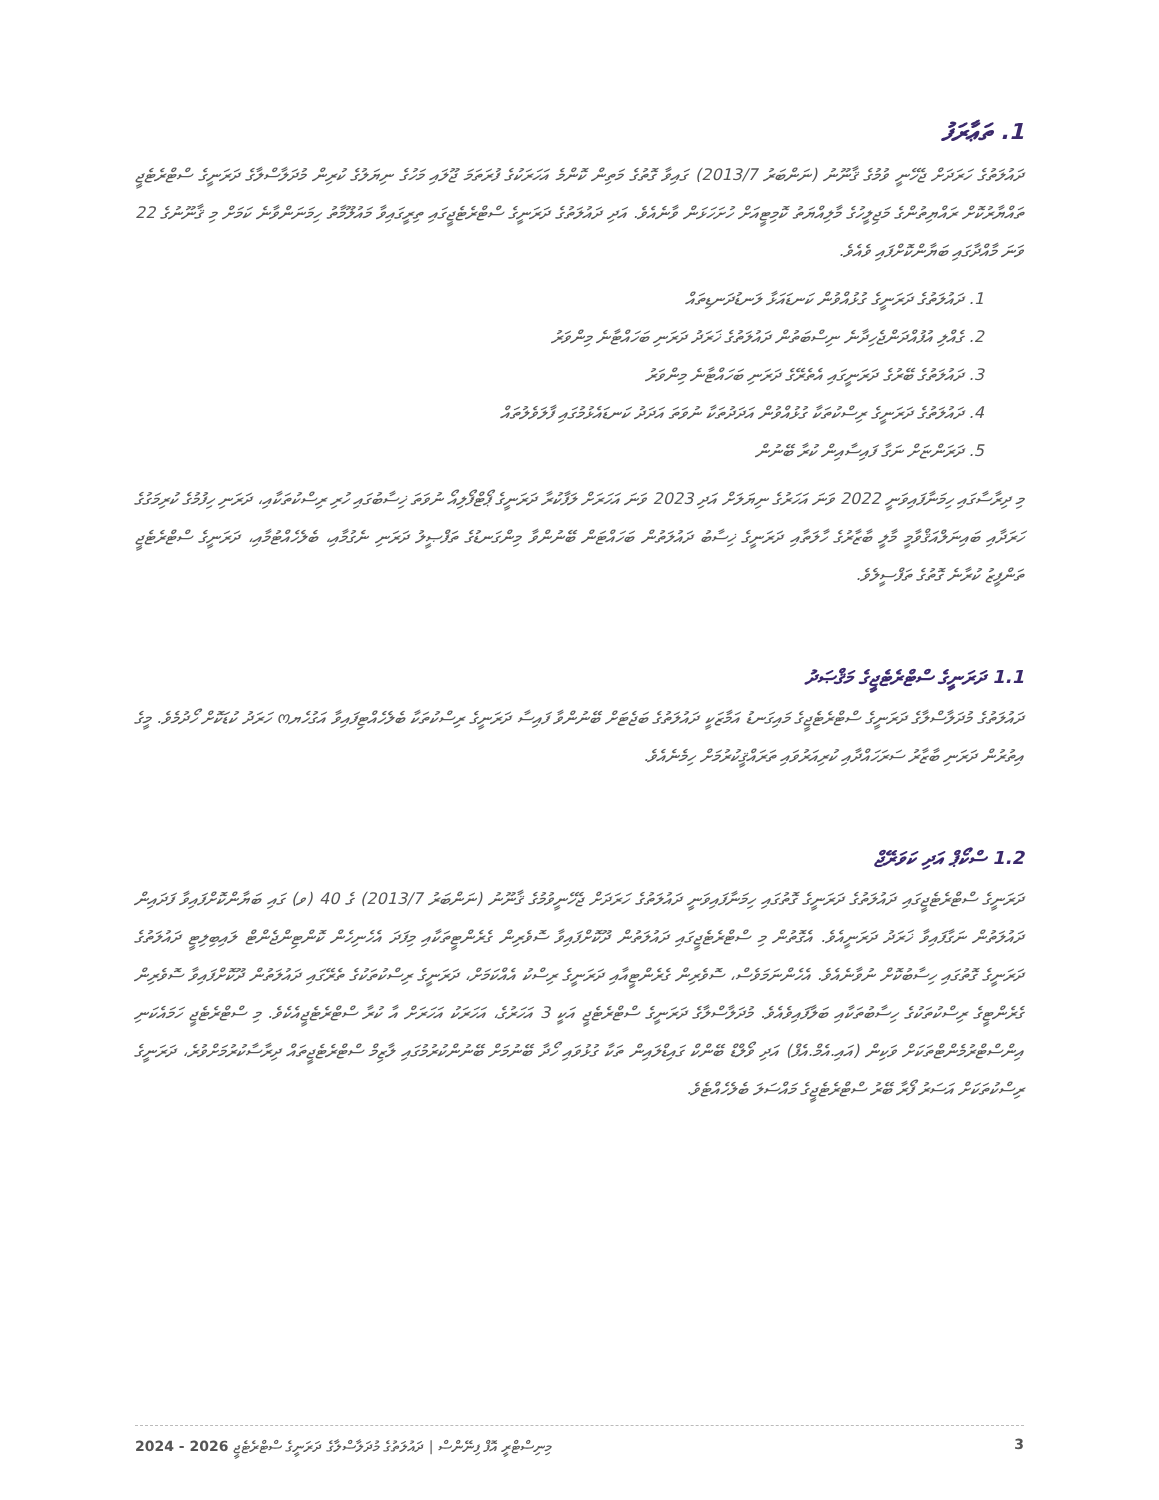1. ތަޢާރަފު
ދައުލަތުގެ ހަރަދަށް ޖެހޭނީ ވުމުގެ ޤާނޫނު (ނަންބަރު 2013/7) ގައިވާ ގޮތުގެ މަތިން ކޮންމެ އަހަރަކުގެ ފުރަތަމަ ޖޫލައި މަހުގެ ނިޔަލުގެ ކުރިން މުދަލާސްލާގެ ދަރަނީގެ ސްޓްރެޓެޖީ ތައްޔާރުކޮށް ރައްޔިތުންގެ މަޖިލީހުގެ މާލިއްޔަތު ކޮމިޓީއަށް ހުށަހަޅަން ވާނެއެވެ. އަދި ދައުލަތުގެ ދަރަނީގެ ސްޓްރެޓެޖީގައި ތިރީގައިވާ މައުލޫމާތު ހިމަނަންވާނެ ކަމަށް މި ޤާނޫނުގެ 22 ވަނަ މާއްދާގައި ބަޔާންކޮށްފައި ވެއެވެ.
1. ދައުލަތުގެ ދަރަނީގެ ގުޅުއްވުން ކަނޑައަޅާ ލަނޑުދަނޑިތައް
2. ގެއްލި އުފުއްދަންޖެހިދާނެ ނިސްބަތުން ދައުލަތުގެ ޚަރަދު ދަރަނި ބަހައްޓާނެ މިންވަރު
3. ދައުލަތުގެ ބޭރުގެ ދަރަނީގައި އެތެރޭގެ ދަރަނި ބަހައްޓާނެ މިންވަރު
4. ދައުލަތުގެ ދަރަނީގެ ރިސްކުތަކާ ގުޅުއްވުން އަދަދުތަކާ ނުވަތަ އަދަދު ކަނޑައެޅުމުގައި ފާލަވެލުތައް
5. ދަރަންޏަށް ނަގާ ފައިސާއިން ކުރާ ބޭނުން
މި ދިރާސާގައި ހިމަނާފައިވަނީ 2022 ވަނަ އަހަރުގެ ނިޔަލަށް އަދި 2023 ވަނަ އަހަރަށް ލަފާކުރާ ދަރަނީގެ ޕޯޓްފޯލިއޯ ނުވަތަ ޚިސާބުގައި ހުރި ރިސްކުތަކާއި، ދަރަނި ހިފުމުގެ ކުރިމަގުގެ ހަރަދާއި ބައިނަލްއަޤްވާމީ މާލީ ބާޒާރުގެ ހާލަތާއި ދަރަނީގެ ޚިސާބު ދައުލަތުން ބަހައްޓަން ބޭނުންވާ މިންގަނޑުގެ ތަފްޞީލު ދަރަނި ނެގުމާއި، ބެލެހެއްޓުމާއި، ދަރަނީގެ ސްޓްރެޓެޖީ ތަންފީޒު ކުރާނެ ގޮތުގެ ތަފްސީލެވެ.
1.1 ދަރަނީގެ ސްޓްރެޓެޖީގެ މަޤްޞަދު
ދައުލަތުގެ މުދަލާސްލާގެ ދަރަނީގެ ސްޓްރެޓެޖީގެ މައިގަނޑު އަމާޒަކީ ދައުލަތުގެ ބަޖެޓަށް ބޭނުންވާ ފައިސާ ދަރަނީގެ ރިސްކުތަކާ ބެލެހެއްޓިފައިވާ އަގުހެޔო ހަރަދު ކުޑަކޮށް ހޯދުމެވެ. މީގެ އިތުރުން ދަރަނި ބާޒާރު ސަރަހައްދާއި ކުރިއަރުވައި ތަރައްޤީކުރުމަށް ހިމެނެއެވެ.
1.2 ސްކޯޕް އަދި ކަވަރޭޖް
ދަރަނީގެ ސްޓްރެޓެޖީގައި ދައުލަތުގެ ދަރަނީގެ ގޮތުގައި ހިމަނާފައިވަނީ ދައުލަތުގެ ހަރަދަށް ޖެހޭނީވުމުގެ ޤާނޫނު (ނަންބަރު 2013/7) ގެ 40 (ވ) ގައި ބަޔާންކޮށްފައިވާ ފަދައިން ދައުލަތުން ނަގާފައިވާ ޚަރަދު ދަރަނީއެވެ. އެގޮތުން މި ސްޓްރެޓެޖީގައި ދައުލަތުން ދޫކޮށްފައިވާ ސޮވެރިން ގެރެންޓީތަކާއި މިފަދަ އެހެނިހެން ކޮންޓިންޖެންޓް ލައިބިލިޓީ ދައުލަތުގެ ދަރަނީގެ ގޮތުގައި ހިސާބުކޮށް ނުވާނެއެވެ. އެހެންނަމަވެސް، ސޮވެރިން ގެރެންޓީއާއި ދަރަނީގެ ރިސްކު އެއްކަމަށް، ދަރަނީގެ ރިސްކުތަކުގެ ތެރޭގައި ދައުލަތުން ދޫކޮށްފައިވާ ސޮވެރިން ގެރެންޓީގެ ރިސްކުތަކުގެ ހިސާބުތަކާއި ބަލާފައިވެއެވެ. މުދަލާސްލާގެ ދަރަނީގެ ސްޓްރެޓެޖީ އަކީ 3 އަހަރުގެ، އަހަރަކު އަހަރަށް އާ ކުރާ ސްޓްރެޓެޖީއެކެވެ. މި ސްޓްރެޓެޖީ ހަމައެކަނި އިންސްޓްރުމެންޓްތަކަށް ވަކިން (އައި.އެމް.އެފް) އަދި ވޯލްޑް ބޭންކް ގައިޑްލައިން ތަކާ ގުޅުވައި ހޯދާ ބޭނުމަށް ބޭނުންކުރުމުގައި ލާޒިމް ސްޓްރެޓެޖީތައް ދިރާސާކުރުމަށްވުރެ، ދަރަނީގެ ރިސްކުތަކަށް އަސަރު ފޯރާ ބޭރު ސްޓްރެޓެޖީގެ މައްސަލަ ބެލެހެއްޓެވެ.
މިނިސްޓްރީ އޮފް ފިނޭންސް | ދައުލަތުގެ މުދަލާސްލާގެ ދަރަނީގެ ސްޓްރެޓެޖީ 2026 - 2024 3